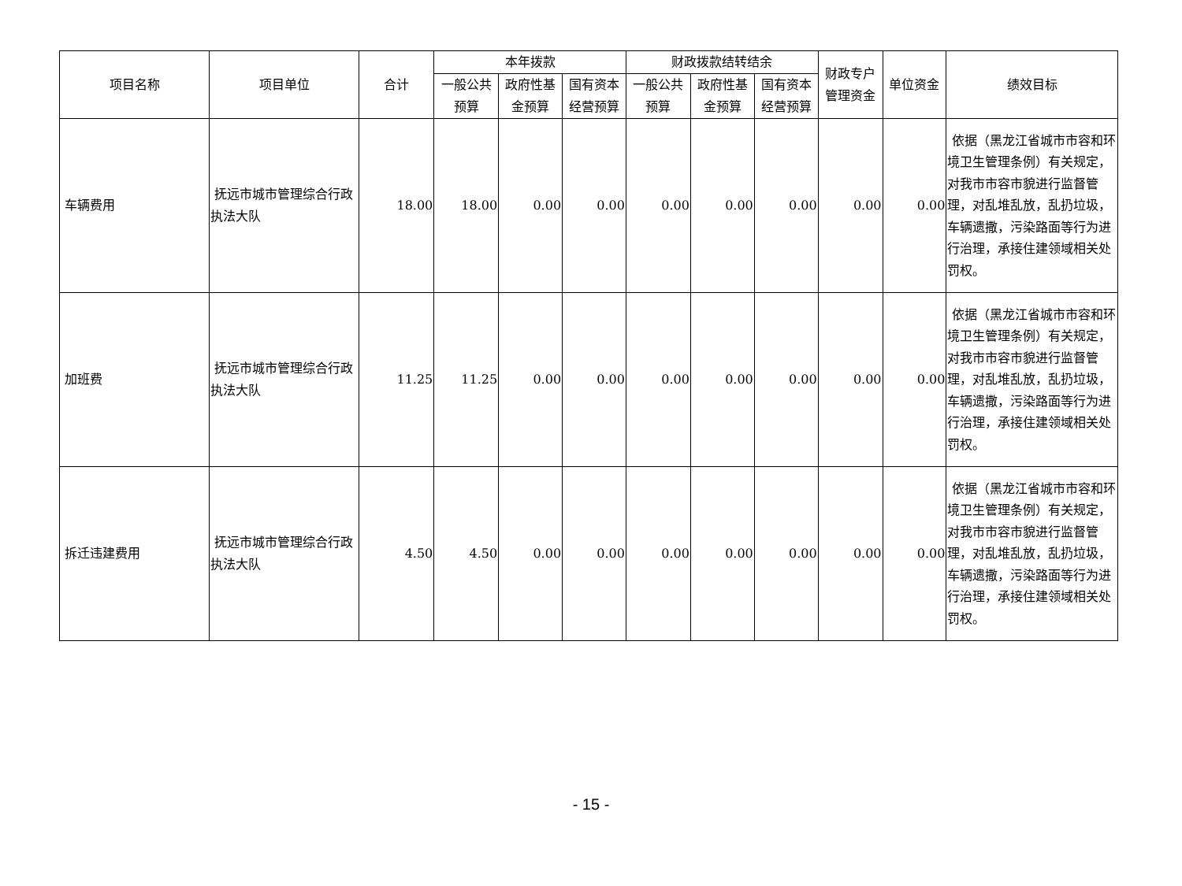| 项目名称 | 项目单位 | 合计 | 本年拨款 | | | 财政拨款结转结余 | | | 财政专户管理资金 | 单位资金 | 绩效目标 |
| --- | --- | --- | --- | --- | --- | --- | --- | --- | --- | --- | --- |
| | | | 一般公共预算 | 政府性基金预算 | 国有资本经营预算 | 一般公共预算 | 政府性基金预算 | 国有资本经营预算 | | | |
| 车辆费用 | 抚远市城市管理综合行政执法大队 | 18.00 | 18.00 | 0.00 | 0.00 | 0.00 | 0.00 | 0.00 | 0.00 | 0.00 | 依据（黑龙江省城市市容和环境卫生管理条例）有关规定，对我市市容市貌进行监督管理，对乱堆乱放，乱扔垃圾，车辆遗撒，污染路面等行为进行治理，承接住建领域相关处罚权。 |
| 加班费 | 抚远市城市管理综合行政执法大队 | 11.25 | 11.25 | 0.00 | 0.00 | 0.00 | 0.00 | 0.00 | 0.00 | 0.00 | 依据（黑龙江省城市市容和环境卫生管理条例）有关规定，对我市市容市貌进行监督管理，对乱堆乱放，乱扔垃圾，车辆遗撒，污染路面等行为进行治理，承接住建领域相关处罚权。 |
| 拆迁违建费用 | 抚远市城市管理综合行政执法大队 | 4.50 | 4.50 | 0.00 | 0.00 | 0.00 | 0.00 | 0.00 | 0.00 | 0.00 | 依据（黑龙江省城市市容和环境卫生管理条例）有关规定，对我市市容市貌进行监督管理，对乱堆乱放，乱扔垃圾，车辆遗撒，污染路面等行为进行治理，承接住建领域相关处罚权。 |
- 15 -